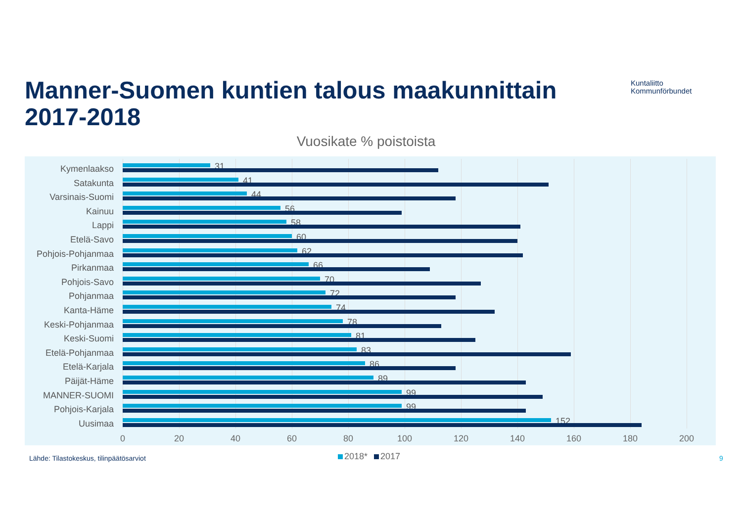Manner-Suomen kuntien talous maakunnittain
2017-2018
Kuntaliitto
Kommunförbundet
Vuosikate % poistoista
Kymenlaakso 31
Satakunta 41
Varsinais-Suomi 44
Kainuu 56
Lappi 58
Etelä-Savo 60
Pohjois-Pohjanmaa
62
Pirkanmaa 66
Pohjois-Savo 70
Pohjanmaa 72
Kanta-Häme 74
Keski-Pohjanmaa 78
Keski-Suomi 81
Etelä-Pohjanmaa 83
Etelä-Karjala 86
Päijät-Häme 89
MANNER-SUOMI 99
Pohjois-Karjala 99
Uusimaa 152
0 20 40 60 80 100 120 140 160 180 200
Lähde: Tilastokeskus, tilinpäätösarviot
2018* 2017 9